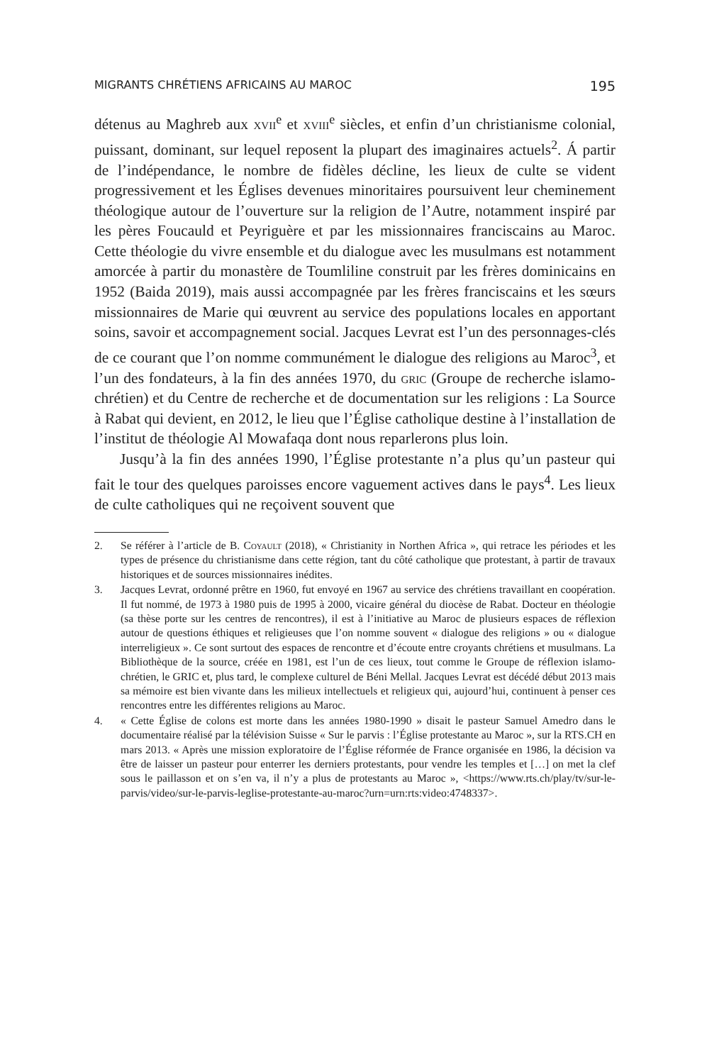MIGRANTS CHRÉTIENS AFRICAINS AU MAROC 195
détenus au Maghreb aux xvii<sup>e</sup> et xviii<sup>e</sup> siècles, et enfin d’un christianisme colonial, puissant, dominant, sur lequel reposent la plupart des imaginaires actuels<sup>2</sup>. Á partir de l’indépendance, le nombre de fidèles décline, les lieux de culte se vident progressivement et les Églises devenues minoritaires poursuivent leur cheminement théologique autour de l’ouverture sur la religion de l’Autre, notamment inspiré par les pères Foucauld et Peyriguère et par les missionnaires franciscains au Maroc. Cette théologie du vivre ensemble et du dialogue avec les musulmans est notamment amorcée à partir du monastère de Toumliline construit par les frères dominicains en 1952 (Baida 2019), mais aussi accompagnée par les frères franciscains et les sœurs missionnaires de Marie qui œuvrent au service des populations locales en apportant soins, savoir et accompagnement social. Jacques Levrat est l’un des personnages-clés de ce courant que l’on nomme communément le dialogue des religions au Maroc<sup>3</sup>, et l’un des fondateurs, à la fin des années 1970, du gric (Groupe de recherche islamo-chrétien) et du Centre de recherche et de documentation sur les religions : La Source à Rabat qui devient, en 2012, le lieu que l’Église catholique destine à l’installation de l’institut de théologie Al Mowafaqa dont nous reparlerons plus loin.
Jusqu’à la fin des années 1990, l’Église protestante n’a plus qu’un pasteur qui fait le tour des quelques paroisses encore vaguement actives dans le pays<sup>4</sup>. Les lieux de culte catholiques qui ne reçoivent souvent que
2. Se référer à l’article de B. Coyault (2018), « Christianity in Northen Africa », qui retrace les périodes et les types de présence du christianisme dans cette région, tant du côté catholique que protestant, à partir de travaux historiques et de sources missionnaires inédites.
3. Jacques Levrat, ordonné prêtre en 1960, fut envoyé en 1967 au service des chrétiens travaillant en coopération. Il fut nommé, de 1973 à 1980 puis de 1995 à 2000, vicaire général du diocèse de Rabat. Docteur en théologie (sa thèse porte sur les centres de rencontres), il est à l’initiative au Maroc de plusieurs espaces de réflexion autour de questions éthiques et religieuses que l’on nomme souvent « dialogue des religions » ou « dialogue interreligieux ». Ce sont surtout des espaces de rencontre et d’écoute entre croyants chrétiens et musulmans. La Bibliothèque de la source, créée en 1981, est l’un de ces lieux, tout comme le Groupe de réflexion islamo-chrétien, le GRIC et, plus tard, le complexe culturel de Béni Mellal. Jacques Levrat est décédé début 2013 mais sa mémoire est bien vivante dans les milieux intellectuels et religieux qui, aujourd’hui, continuent à penser ces rencontres entre les différentes religions au Maroc.
4. « Cette Église de colons est morte dans les années 1980-1990 » disait le pasteur Samuel Amedro dans le documentaire réalisé par la télévision Suisse « Sur le parvis : l’Église protestante au Maroc », sur la RTS.CH en mars 2013. « Après une mission exploratoire de l’Église réformée de France organisée en 1986, la décision va être de laisser un pasteur pour enterrer les derniers protestants, pour vendre les temples et […] on met la clef sous le paillasson et on s’en va, il n’y a plus de protestants au Maroc », <https://www.rts.ch/play/tv/sur-le-parvis/video/sur-le-parvis-leglise-protestante-au-maroc?urn=urn:rts:video:4748337>.